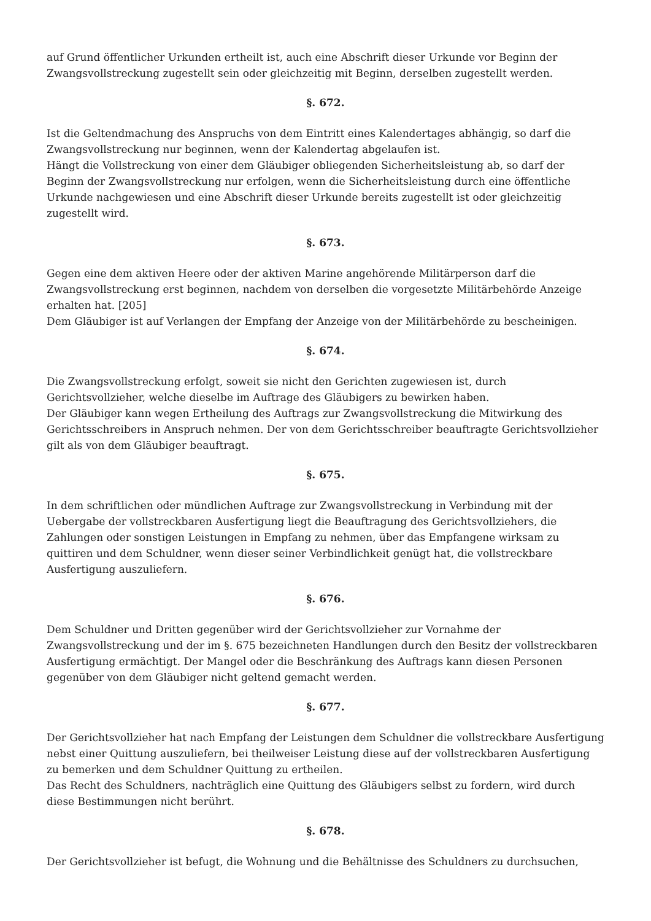auf Grund öffentlicher Urkunden ertheilt ist, auch eine Abschrift dieser Urkunde vor Beginn der Zwangsvollstreckung zugestellt sein oder gleichzeitig mit Beginn, derselben zugestellt werden.
§. 672.
Ist die Geltendmachung des Anspruchs von dem Eintritt eines Kalendertages abhängig, so darf die Zwangsvollstreckung nur beginnen, wenn der Kalendertag abgelaufen ist.
Hängt die Vollstreckung von einer dem Gläubiger obliegenden Sicherheitsleistung ab, so darf der Beginn der Zwangsvollstreckung nur erfolgen, wenn die Sicherheitsleistung durch eine öffentliche Urkunde nachgewiesen und eine Abschrift dieser Urkunde bereits zugestellt ist oder gleichzeitig zugestellt wird.
§. 673.
Gegen eine dem aktiven Heere oder der aktiven Marine angehörende Militärperson darf die Zwangsvollstreckung erst beginnen, nachdem von derselben die vorgesetzte Militärbehörde Anzeige erhalten hat. [205]
Dem Gläubiger ist auf Verlangen der Empfang der Anzeige von der Militärbehörde zu bescheinigen.
§. 674.
Die Zwangsvollstreckung erfolgt, soweit sie nicht den Gerichten zugewiesen ist, durch Gerichtsvollzieher, welche dieselbe im Auftrage des Gläubigers zu bewirken haben.
Der Gläubiger kann wegen Ertheilung des Auftrags zur Zwangsvollstreckung die Mitwirkung des Gerichtsschreibers in Anspruch nehmen. Der von dem Gerichtsschreiber beauftragte Gerichtsvollzieher gilt als von dem Gläubiger beauftragt.
§. 675.
In dem schriftlichen oder mündlichen Auftrage zur Zwangsvollstreckung in Verbindung mit der Uebergabe der vollstreckbaren Ausfertigung liegt die Beauftragung des Gerichtsvollziehers, die Zahlungen oder sonstigen Leistungen in Empfang zu nehmen, über das Empfangene wirksam zu quittiren und dem Schuldner, wenn dieser seiner Verbindlichkeit genügt hat, die vollstreckbare Ausfertigung auszuliefern.
§. 676.
Dem Schuldner und Dritten gegenüber wird der Gerichtsvollzieher zur Vornahme der Zwangsvollstreckung und der im §. 675 bezeichneten Handlungen durch den Besitz der vollstreckbaren Ausfertigung ermächtigt. Der Mangel oder die Beschränkung des Auftrags kann diesen Personen gegenüber von dem Gläubiger nicht geltend gemacht werden.
§. 677.
Der Gerichtsvollzieher hat nach Empfang der Leistungen dem Schuldner die vollstreckbare Ausfertigung nebst einer Quittung auszuliefern, bei theilweiser Leistung diese auf der vollstreckbaren Ausfertigung zu bemerken und dem Schuldner Quittung zu ertheilen.
Das Recht des Schuldners, nachträglich eine Quittung des Gläubigers selbst zu fordern, wird durch diese Bestimmungen nicht berührt.
§. 678.
Der Gerichtsvollzieher ist befugt, die Wohnung und die Behältnisse des Schuldners zu durchsuchen,